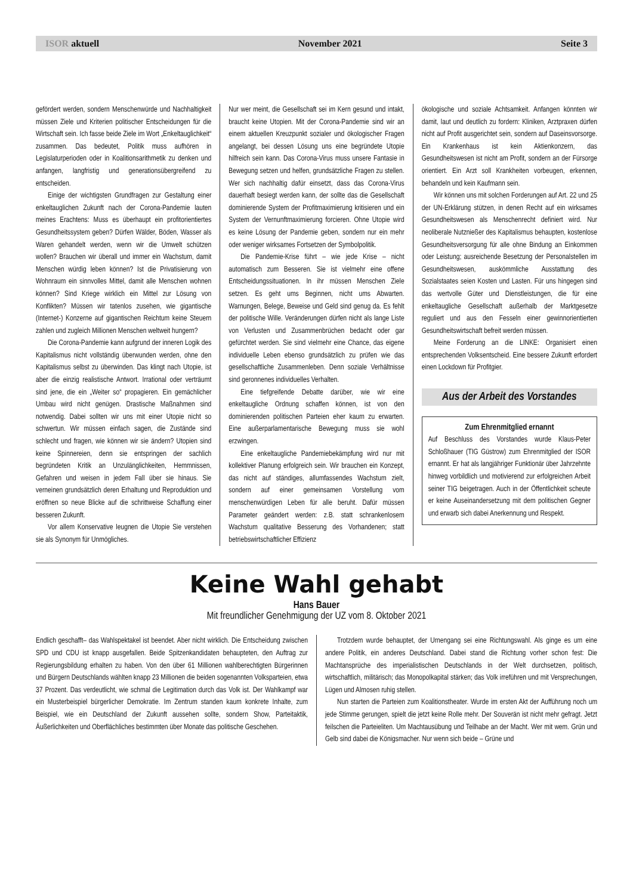ISOR aktuell November 2021 Seite 3
gefördert werden, sondern Menschenwürde und Nachhaltigkeit müssen Ziele und Kriterien politischer Entscheidungen für die Wirtschaft sein. Ich fasse beide Ziele im Wort „Enkeltauglichkeit“ zusammen. Das bedeutet, Politik muss aufhören in Legislaturperioden oder in Koalitionsarithmetik zu denken und anfangen, langfristig und generationsübergreifend zu entscheiden.
Einige der wichtigsten Grundfragen zur Gestaltung einer enkeltauglichen Zukunft nach der Corona-Pandemie lauten meines Erachtens: Muss es überhaupt ein profitorientiertes Gesundheitssystem geben? Dürfen Wälder, Böden, Wasser als Waren gehandelt werden, wenn wir die Umwelt schützen wollen? Brauchen wir überall und immer ein Wachstum, damit Menschen würdig leben können? Ist die Privatisierung von Wohnraum ein sinnvolles Mittel, damit alle Menschen wohnen können? Sind Kriege wirklich ein Mittel zur Lösung von Konflikten? Müssen wir tatenlos zusehen, wie gigantische (Internet-) Konzerne auf gigantischen Reichtum keine Steuern zahlen und zugleich Millionen Menschen weltweit hungern?
Die Corona-Pandemie kann aufgrund der inneren Logik des Kapitalismus nicht vollständig überwunden werden, ohne den Kapitalismus selbst zu überwinden. Das klingt nach Utopie, ist aber die einzig realistische Antwort. Irrational oder verträumt sind jene, die ein „Weiter so“ propagieren. Ein gemächlicher Umbau wird nicht genügen. Drastische Maßnahmen sind notwendig. Dabei sollten wir uns mit einer Utopie nicht so schwertun. Wir müssen einfach sagen, die Zustände sind schlecht und fragen, wie können wir sie ändern? Utopien sind keine Spinnereien, denn sie entspringen der sachlich begründeten Kritik an Unzulänglichkeiten, Hemmnissen, Gefahren und weisen in jedem Fall über sie hinaus. Sie verneinen grundsätzlich deren Erhaltung und Reproduktion und eröffnen so neue Blicke auf die schrittweise Schaffung einer besseren Zukunft.
Vor allem Konservative leugnen die Utopie Sie verstehen sie als Synonym für Unmögliches.
Nur wer meint, die Gesellschaft sei im Kern gesund und intakt, braucht keine Utopien. Mit der Corona-Pandemie sind wir an einem aktuellen Kreuzpunkt sozialer und ökologischer Fragen angelangt, bei dessen Lösung uns eine begründete Utopie hilfreich sein kann. Das Corona-Virus muss unsere Fantasie in Bewegung setzen und helfen, grundsätzliche Fragen zu stellen. Wer sich nachhaltig dafür einsetzt, dass das Corona-Virus dauerhaft besiegt werden kann, der sollte das die Gesellschaft dominierende System der Profitmaximierung kritisieren und ein System der Vernunftmaximierung forcieren. Ohne Utopie wird es keine Lösung der Pandemie geben, sondern nur ein mehr oder weniger wirksames Fortsetzen der Symbolpolitik.
Die Pandemie-Krise führt – wie jede Krise – nicht automatisch zum Besseren. Sie ist vielmehr eine offene Entscheidungssituationen. In ihr müssen Menschen Ziele setzen. Es geht ums Beginnen, nicht ums Abwarten. Warnungen, Belege, Beweise und Geld sind genug da. Es fehlt der politische Wille. Veränderungen dürfen nicht als lange Liste von Verlusten und Zusammenbrüchen bedacht oder gar gefürchtet werden. Sie sind vielmehr eine Chance, das eigene individuelle Leben ebenso grundsätzlich zu prüfen wie das gesellschaftliche Zusammenleben. Denn soziale Verhältnisse sind geronnenes individuelles Verhalten.
Eine tiefgreifende Debatte darüber, wie wir eine enkeltaugliche Ordnung schaffen können, ist von den dominierenden politischen Parteien eher kaum zu erwarten. Eine außerparlamentarische Bewegung muss sie wohl erzwingen.
Eine enkeltaugliche Pandemiebekämpfung wird nur mit kollektiver Planung erfolgreich sein. Wir brauchen ein Konzept, das nicht auf ständiges, allumfassendes Wachstum zielt, sondern auf einer gemeinsamen Vorstellung vom menschenwürdigen Leben für alle beruht. Dafür müssen Parameter geändert werden: z.B. statt schrankenlosem Wachstum qualitative Besserung des Vorhandenen; statt betriebswirtschaftlicher Effizienz
ökologische und soziale Achtsamkeit. Anfangen könnten wir damit, laut und deutlich zu fordern: Kliniken, Arztpraxen dürfen nicht auf Profit ausgerichtet sein, sondern auf Daseinsvorsorge. Ein Krankenhaus ist kein Aktienkonzern, das Gesundheitswesen ist nicht am Profit, sondern an der Fürsorge orientiert. Ein Arzt soll Krankheiten vorbeugen, erkennen, behandeln und kein Kaufmann sein.
Wir können uns mit solchen Forderungen auf Art. 22 und 25 der UN-Erklärung stützen, in denen Recht auf ein wirksames Gesundheitswesen als Menschenrecht definiert wird. Nur neoliberale Nutznießer des Kapitalismus behaupten, kostenlose Gesundheitsversorgung für alle ohne Bindung an Einkommen oder Leistung; ausreichende Besetzung der Personalstellen im Gesundheitswesen, auskömmliche Ausstattung des Sozialstaates seien Kosten und Lasten. Für uns hingegen sind das wertvolle Güter und Dienstleistungen, die für eine enkeltaugliche Gesellschaft außerhalb der Marktgesetze reguliert und aus den Fesseln einer gewinnorientierten Gesundheitswirtschaft befreit werden müssen.
Meine Forderung an die LINKE: Organisiert einen entsprechenden Volksentscheid. Eine bessere Zukunft erfordert einen Lockdown für Profitgier.
Aus der Arbeit des Vorstandes
Zum Ehrenmitglied ernannt
Auf Beschluss des Vorstandes wurde Klaus-Peter Schloßhauer (TIG Güstrow) zum Ehrenmitglied der ISOR ernannt. Er hat als langjähriger Funktionär über Jahrzehnte hinweg vorbildlich und motivierend zur erfolgreichen Arbeit seiner TIG beigetragen. Auch in der Öffentlichkeit scheute er keine Auseinandersetzung mit dem politischen Gegner und erwarb sich dabei Anerkennung und Respekt.
Keine Wahl gehabt
Hans Bauer
Mit freundlicher Genehmigung der UZ vom 8. Oktober 2021
Endlich geschafft– das Wahlspektakel ist beendet. Aber nicht wirklich. Die Entscheidung zwischen SPD und CDU ist knapp ausgefallen. Beide Spitzenkandidaten behaupteten, den Auftrag zur Regierungsbildung erhalten zu haben. Von den über 61 Millionen wahlberechtigten Bürgerinnen und Bürgern Deutschlands wählten knapp 23 Millionen die beiden sogenannten Volksparteien, etwa 37 Prozent. Das verdeutlicht, wie schmal die Legitimation durch das Volk ist. Der Wahlkampf war ein Musterbeispiel bürgerlicher Demokratie. Im Zentrum standen kaum konkrete Inhalte, zum Beispiel, wie ein Deutschland der Zukunft aussehen sollte, sondern Show, Parteitaktik, Äußerlichkeiten und Oberflächliches bestimmten über Monate das politische Geschehen.
Trotzdem wurde behauptet, der Urnengang sei eine Richtungswahl. Als ginge es um eine andere Politik, ein anderes Deutschland. Dabei stand die Richtung vorher schon fest: Die Machtansprüche des imperialistischen Deutschlands in der Welt durchsetzen, politisch, wirtschaftlich, militärisch; das Monopolkapital stärken; das Volk irreführen und mit Versprechungen, Lügen und Almosen ruhig stellen.
Nun starten die Parteien zum Koalitionstheater. Wurde im ersten Akt der Aufführung noch um jede Stimme gerungen, spielt die jetzt keine Rolle mehr. Der Souverän ist nicht mehr gefragt. Jetzt feilschen die Parteieliten. Um Machtausübung und Teilhabe an der Macht. Wer mit wem. Grün und Gelb sind dabei die Königsmacher. Nur wenn sich beide – Grüne und